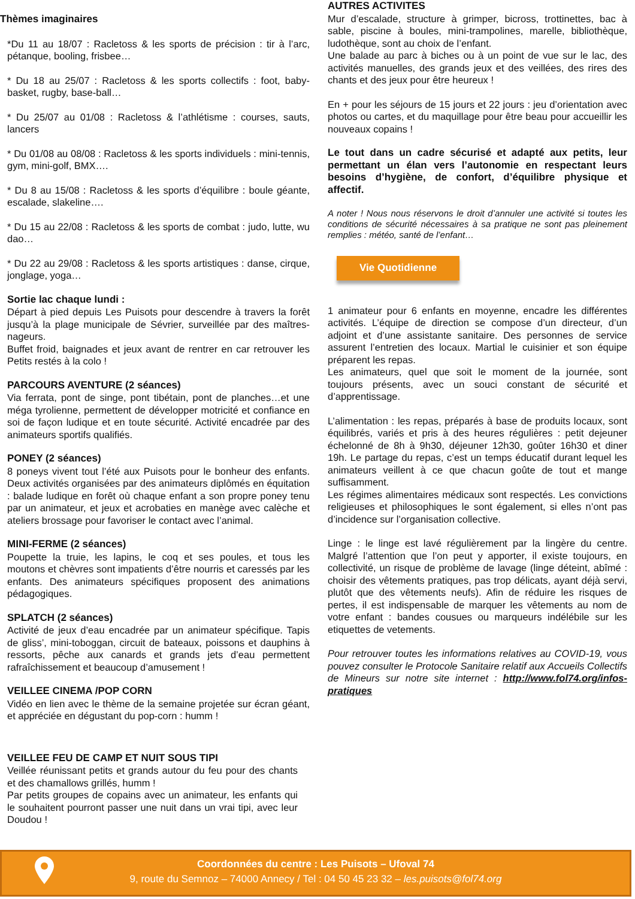Thèmes imaginaires
*Du 11 au 18/07 : Racletoss & les sports de précision : tir à l’arc, pétanque, booling, frisbee…
* Du 18 au 25/07 : Racletoss & les sports collectifs : foot, baby-basket, rugby, base-ball…
* Du 25/07 au 01/08 : Racletoss & l’athlétisme : courses, sauts, lancers
* Du 01/08 au 08/08 : Racletoss & les sports individuels : mini-tennis, gym, mini-golf, BMX….
* Du 8 au 15/08 : Racletoss & les sports d’équilibre : boule géante, escalade, slakeline….
* Du 15 au 22/08 : Racletoss & les sports de combat : judo, lutte, wu dao…
* Du 22 au 29/08 : Racletoss & les sports artistiques : danse, cirque, jonglage, yoga…
Sortie lac chaque lundi :
Départ à pied depuis Les Puisots pour descendre à travers la forêt jusqu’à la plage municipale de Sévrier, surveillée par des maîtres-nageurs.
Buffet froid, baignades et jeux avant de rentrer en car retrouver les Petits restés à la colo !
PARCOURS AVENTURE (2 séances)
Via ferrata, pont de singe, pont tibétain, pont de planches…et une méga tyrolienne, permettent de développer motricité et confiance en soi de façon ludique et en toute sécurité. Activité encadrée par des animateurs sportifs qualifiés.
PONEY (2 séances)
8 poneys vivent tout l’été aux Puisots pour le bonheur des enfants. Deux activités organisées par des animateurs diplômés en équitation : balade ludique en forêt où chaque enfant a son propre poney tenu par un animateur, et jeux et acrobaties en manège avec calèche et ateliers brossage pour favoriser le contact avec l’animal.
MINI-FERME (2 séances)
Poupette la truie, les lapins, le coq et ses poules, et tous les moutons et chèvres sont impatients d’être nourris et caressés par les enfants. Des animateurs spécifiques proposent des animations pédagogiques.
SPLATCH (2 séances)
Activité de jeux d’eau encadrée par un animateur spécifique. Tapis de gliss’, mini-toboggan, circuit de bateaux, poissons et dauphins à ressorts, pêche aux canards et grands jets d’eau permettent rafraîchissement et beaucoup d’amusement !
VEILLEE CINEMA /POP CORN
Vidéo en lien avec le thème de la semaine projetée sur écran géant, et appréciée en dégustant du pop-corn : humm !
VEILLEE FEU DE CAMP ET NUIT SOUS TIPI
Veillée réunissant petits et grands autour du feu pour des chants et des chamallows grillés, humm !
Par petits groupes de copains avec un animateur, les enfants qui le souhaitent pourront passer une nuit dans un vrai tipi, avec leur Doudou !
AUTRES ACTIVITES
Mur d’escalade, structure à grimper, bicross, trottinettes, bac à sable, piscine à boules, mini-trampolines, marelle, bibliothèque, ludothèque, sont au choix de l’enfant.
Une balade au parc à biches ou à un point de vue sur le lac, des activités manuelles, des grands jeux et des veillées, des rires des chants et des jeux pour être heureux !
En + pour les séjours de 15 jours et 22 jours : jeu d’orientation avec photos ou cartes, et du maquillage pour être beau pour accueillir les nouveaux copains !
Le tout dans un cadre sécurisé et adapté aux petits, leur permettant un élan vers l’autonomie en respectant leurs besoins d’hygiène, de confort, d’équilibre physique et affectif.
A noter ! Nous nous réservons le droit d’annuler une activité si toutes les conditions de sécurité nécessaires à sa pratique ne sont pas pleinement remplies : météo, santé de l’enfant…
Vie Quotidienne
1 animateur pour 6 enfants en moyenne, encadre les différentes activités. L’équipe de direction se compose d’un directeur, d’un adjoint et d’une assistante sanitaire. Des personnes de service assurent l’entretien des locaux. Martial le cuisinier et son équipe préparent les repas.
Les animateurs, quel que soit le moment de la journée, sont toujours présents, avec un souci constant de sécurité et d’apprentissage.
L’alimentation : les repas, préparés à base de produits locaux, sont équilibrés, variés et pris à des heures régulières : petit dejeuner échelonné de 8h à 9h30, déjeuner 12h30, goûter 16h30 et diner 19h. Le partage du repas, c’est un temps éducatif durant lequel les animateurs veillent à ce que chacun goûte de tout et mange suffisamment.
Les régimes alimentaires médicaux sont respectés. Les convictions religieuses et philosophiques le sont également, si elles n’ont pas d’incidence sur l’organisation collective.
Linge : le linge est lavé régulièrement par la lingère du centre. Malgré l’attention que l’on peut y apporter, il existe toujours, en collectivité, un risque de problème de lavage (linge déteint, abîmé : choisir des vêtements pratiques, pas trop délicats, ayant déjà servi, plutôt que des vêtements neufs). Afin de réduire les risques de pertes, il est indispensable de marquer les vêtements au nom de votre enfant : bandes cousues ou marqueurs indélébile sur les etiquettes de vetements.
Pour retrouver toutes les informations relatives au COVID-19, vous pouvez consulter le Protocole Sanitaire relatif aux Accueils Collectifs de Mineurs sur notre site internet : http://www.fol74.org/infos-pratiques
Coordonnées du centre : Les Puisots – Ufoval 74
9, route du Semnoz – 74000 Annecy / Tel : 04 50 45 23 32 – les.puisots@fol74.org